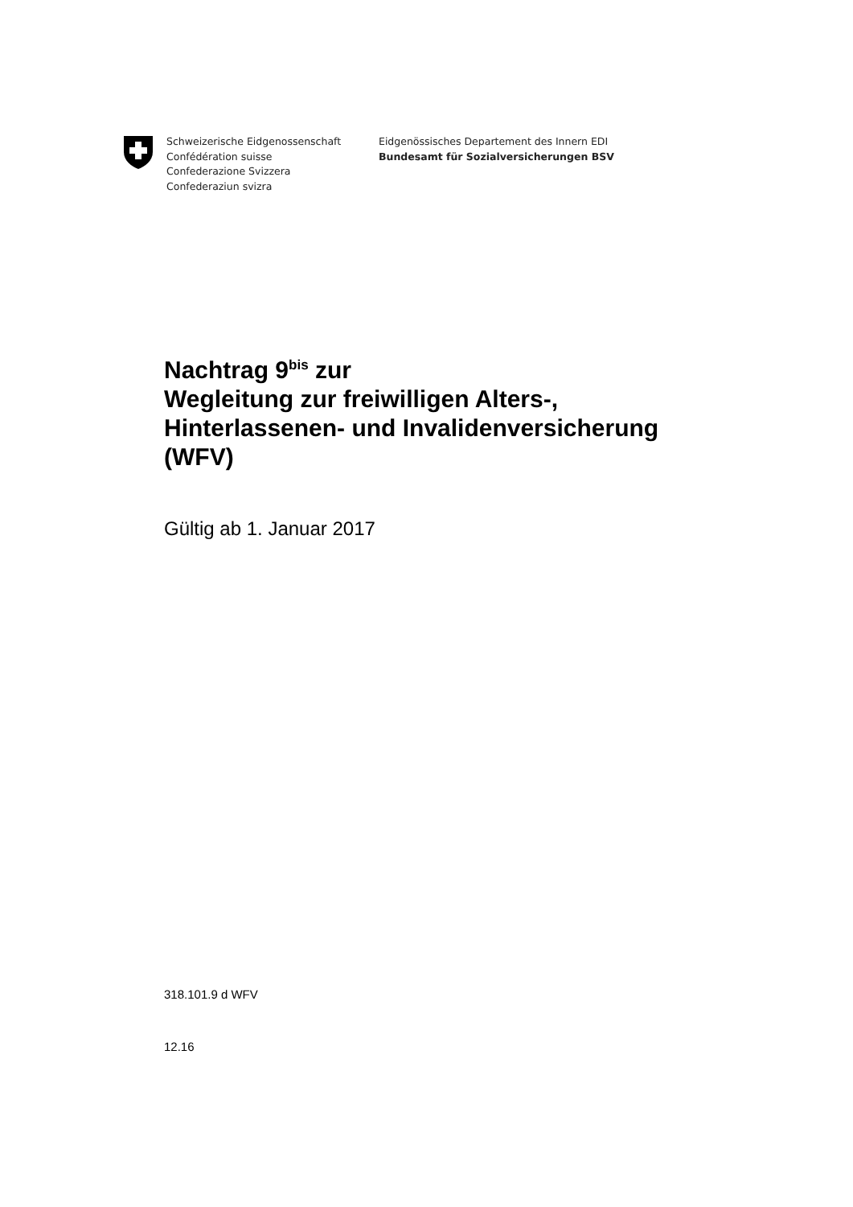Schweizerische Eidgenossenschaft
Confédération suisse
Confederazione Svizzera
Confederaziun svizra
Eidgenössisches Departement des Innern EDI
Bundesamt für Sozialversicherungen BSV
Nachtrag 9<sup>bis</sup> zur
Wegleitung zur freiwilligen Alters-,
Hinterlassenen- und Invalidenversicherung
(WFV)
Gültig ab 1. Januar 2017
318.101.9 d WFV
12.16